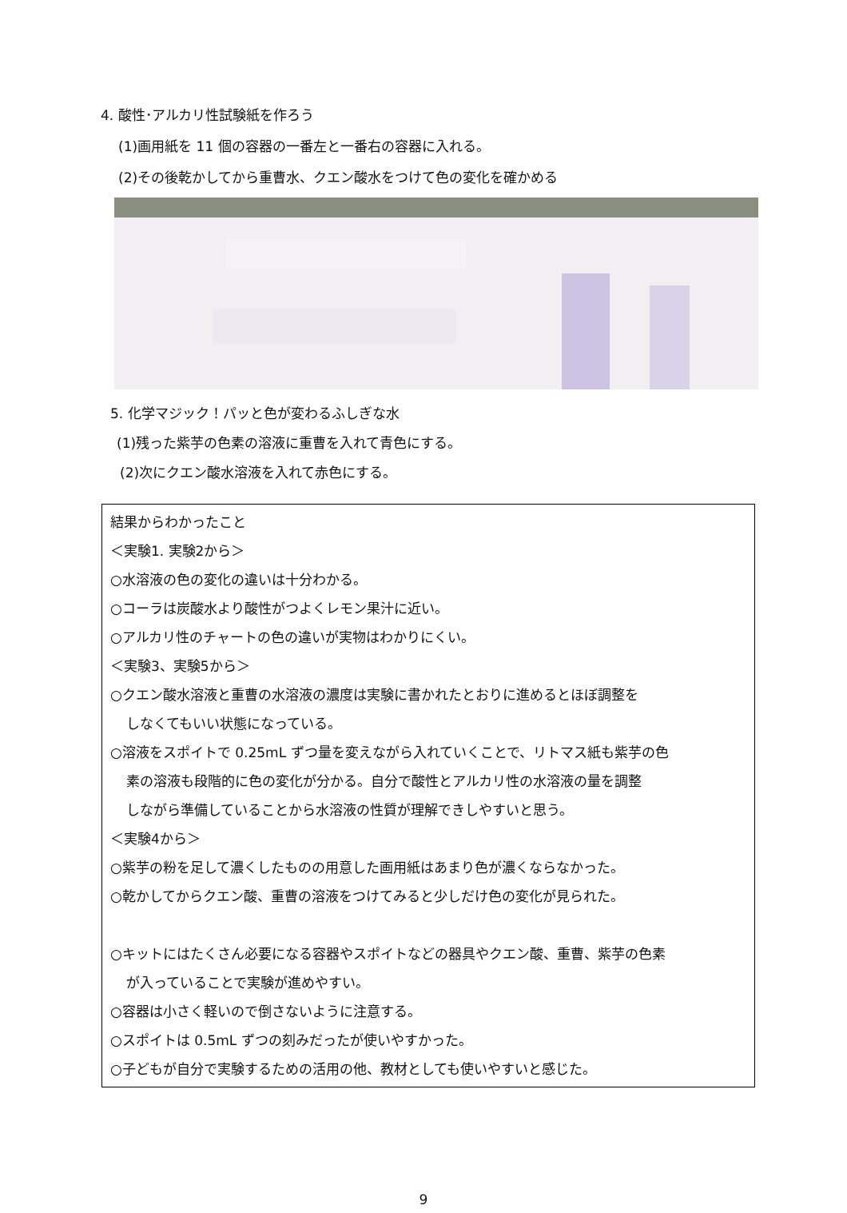4. 酸性･アルカリ性試験紙を作ろう
(1)画用紙を 11 個の容器の一番左と一番右の容器に入れる。
(2)その後乾かしてから重曹水、クエン酸水をつけて色の変化を確かめる
5. 化学マジック！パッと色が変わるふしぎな水
(1)残った紫芋の色素の溶液に重曹を入れて青色にする。
(2)次にクエン酸水溶液を入れて赤色にする。
結果からわかったこと
＜実験1. 実験2から＞
○水溶液の色の変化の違いは十分わかる。
○コーラは炭酸水より酸性がつよくレモン果汁に近い。
○アルカリ性のチャートの色の違いが実物はわかりにくい。
＜実験3、実験5から＞
○クエン酸水溶液と重曹の水溶液の濃度は実験に書かれたとおりに進めるとほぼ調整を
しなくてもいい状態になっている。
○溶液をスポイトで 0.25mL ずつ量を変えながら入れていくことで、リトマス紙も紫芋の色
素の溶液も段階的に色の変化が分かる。自分で酸性とアルカリ性の水溶液の量を調整
しながら準備していることから水溶液の性質が理解できしやすいと思う。
＜実験4から＞
○紫芋の粉を足して濃くしたものの用意した画用紙はあまり色が濃くならなかった。
○乾かしてからクエン酸、重曹の溶液をつけてみると少しだけ色の変化が見られた。
○キットにはたくさん必要になる容器やスポイトなどの器具やクエン酸、重曹、紫芋の色素
が入っていることで実験が進めやすい。
○容器は小さく軽いので倒さないように注意する。
○スポイトは 0.5mL ずつの刻みだったが使いやすかった。
○子どもが自分で実験するための活用の他、教材としても使いやすいと感じた。
9